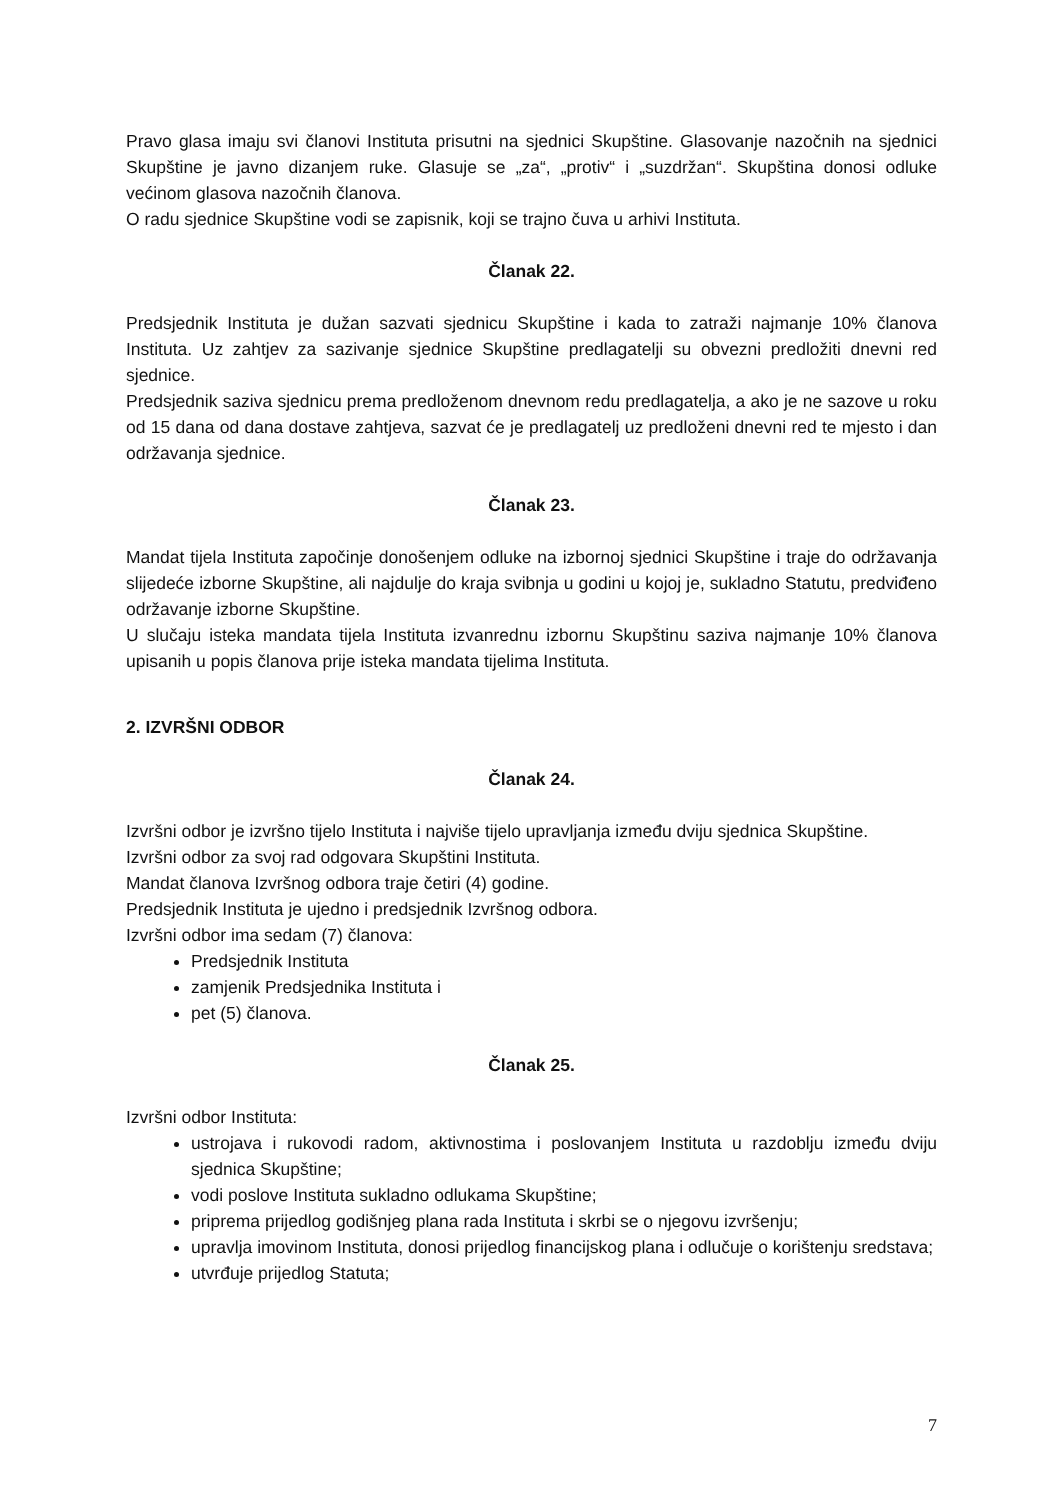Pravo glasa imaju svi članovi Instituta prisutni na sjednici Skupštine. Glasovanje nazočnih na sjednici Skupštine je javno dizanjem ruke. Glasuje se „za“, „protiv“ i „suzdržan“. Skupština donosi odluke većinom glasova nazočnih članova.
O radu sjednice Skupštine vodi se zapisnik, koji se trajno čuva u arhivi Instituta.
Članak 22.
Predsjednik Instituta je dužan sazvati sjednicu Skupštine i kada to zatraži najmanje 10% članova Instituta. Uz zahtjev za sazivanje sjednice Skupštine predlagatelji su obvezni predložiti dnevni red sjednice.
Predsjednik saziva sjednicu prema predloženom dnevnom redu predlagatelja, a ako je ne sazove u roku od 15 dana od dana dostave zahtjeva, sazvat će je predlagatelj uz predloženi dnevni red te mjesto i dan održavanja sjednice.
Članak 23.
Mandat tijela Instituta započinje donošenjem odluke na izbornoj sjednici Skupštine i traje do održavanja slijedeće izborne Skupštine, ali najdulje do kraja svibnja u godini u kojoj je, sukladno Statutu, predviđeno održavanje izborne Skupštine.
U slučaju isteka mandata tijela Instituta izvanrednu izbornu Skupštinu saziva najmanje 10% članova upisanih u popis članova prije isteka mandata tijelima Instituta.
2. IZVRŠNI ODBOR
Članak 24.
Izvršni odbor je izvršno tijelo Instituta i najviše tijelo upravljanja između dviju sjednica Skupštine.
Izvršni odbor za svoj rad odgovara Skupštini Instituta.
Mandat članova Izvršnog odbora traje četiri (4) godine.
Predsjednik Instituta je ujedno i predsjednik Izvršnog odbora.
Izvršni odbor ima sedam (7) članova:
Predsjednik Instituta
zamjenik Predsjednika Instituta i
pet (5) članova.
Članak 25.
Izvršni odbor Instituta:
ustrojava i rukovodi radom, aktivnostima i poslovanjem Instituta u razdoblju između dviju sjednica Skupštine;
vodi poslove Instituta sukladno odlukama Skupštine;
priprema prijedlog godišnjeg plana rada Instituta i skrbi se o njegovu izvršenju;
upravlja imovinom Instituta, donosi prijedlog financijskog plana i odlučuje o korištenju sredstava;
utvrđuje prijedlog Statuta;
7